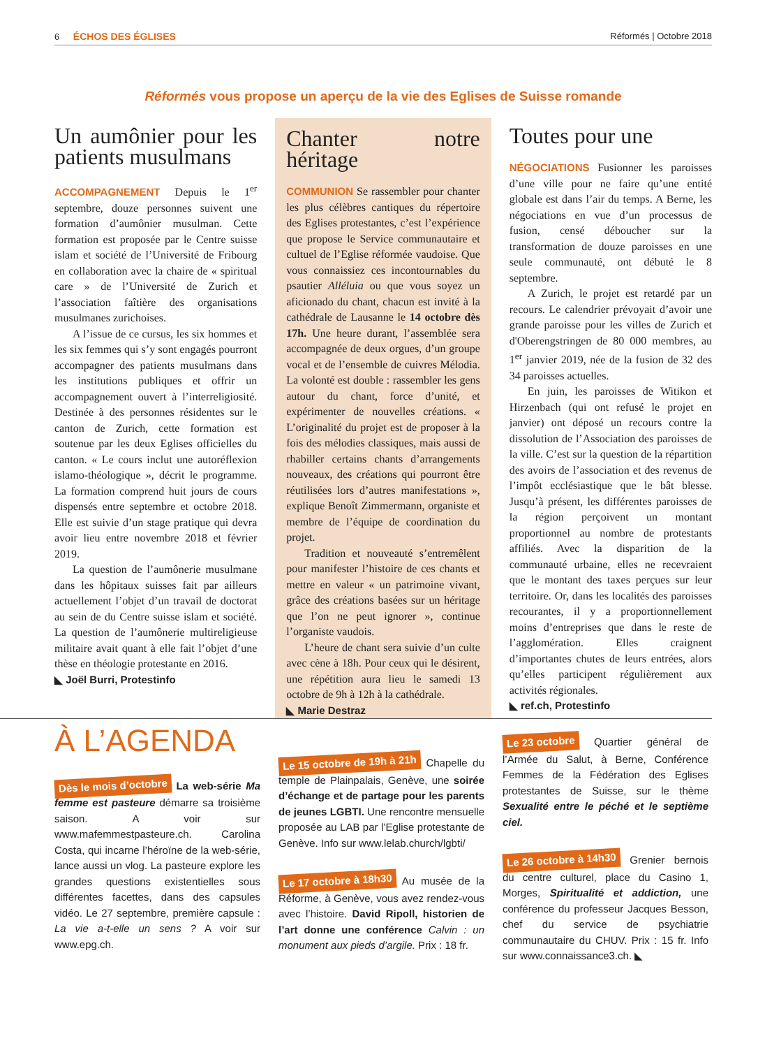6 ÉCHOS DES ÉGLISES Réformés | Octobre 2018
Réformés vous propose un aperçu de la vie des Eglises de Suisse romande
Un aumônier pour les patients musulmans
ACCOMPAGNEMENT Depuis le 1<sup>er</sup> septembre, douze personnes suivent une formation d’aumônier musulman. Cette formation est proposée par le Centre suisse islam et société de l’Université de Fribourg en collaboration avec la chaire de « spiritual care » de l’Université de Zurich et l’association faîtière des organisations musulmanes zurichoises.
A l’issue de ce cursus, les six hommes et les six femmes qui s’y sont engagés pourront accompagner des patients musulmans dans les institutions publiques et offrir un accompagnement ouvert à l’interreligiosité. Destinée à des personnes résidentes sur le canton de Zurich, cette formation est soutenue par les deux Eglises officielles du canton. « Le cours inclut une autoréflexion islamo-théologique », décrit le programme. La formation comprend huit jours de cours dispensés entre septembre et octobre 2018. Elle est suivie d’un stage pratique qui devra avoir lieu entre novembre 2018 et février 2019.
La question de l’aumônerie musulmane dans les hôpitaux suisses fait par ailleurs actuellement l’objet d’un travail de doctorat au sein de du Centre suisse islam et société. La question de l’aumônerie multireligieuse militaire avait quant à elle fait l’objet d’une thèse en théologie protestante en 2016.
◣ Joël Burri, Protestinfo
Chanter notre héritage
COMMUNION Se rassembler pour chanter les plus célèbres cantiques du répertoire des Eglises protestantes, c’est l’expérience que propose le Service communautaire et cultuel de l’Eglise réformée vaudoise. Que vous connaissiez ces incontournables du psautier Alléluia ou que vous soyez un aficionado du chant, chacun est invité à la cathédrale de Lausanne le 14 octobre dès 17h. Une heure durant, l’assemblée sera accompagnée de deux orgues, d’un groupe vocal et de l’ensemble de cuivres Mélodia. La volonté est double : rassembler les gens autour du chant, force d’unité, et expérimenter de nouvelles créations. « L’originalité du projet est de proposer à la fois des mélodies classiques, mais aussi de rhabiller certains chants d’arrangements nouveaux, des créations qui pourront être réutilisées lors d’autres manifestations », explique Benoît Zimmermann, organiste et membre de l’équipe de coordination du projet.
Tradition et nouveauté s’entremêlent pour manifester l’histoire de ces chants et mettre en valeur « un patrimoine vivant, grâce des créations basées sur un héritage que l’on ne peut ignorer », continue l’organiste vaudois.
L’heure de chant sera suivie d’un culte avec cène à 18h. Pour ceux qui le désirent, une répétition aura lieu le samedi 13 octobre de 9h à 12h à la cathédrale.
◣ Marie Destraz
Toutes pour une
NÉGOCIATIONS Fusionner les paroisses d’une ville pour ne faire qu’une entité globale est dans l’air du temps. A Berne, les négociations en vue d’un processus de fusion, censé déboucher sur la transformation de douze paroisses en une seule communauté, ont débuté le 8 septembre.
A Zurich, le projet est retardé par un recours. Le calendrier prévoyait d’avoir une grande paroisse pour les villes de Zurich et d'Oberengstringen de 80 000 membres, au 1<sup>er</sup> janvier 2019, née de la fusion de 32 des 34 paroisses actuelles.
En juin, les paroisses de Witikon et Hirzenbach (qui ont refusé le projet en janvier) ont déposé un recours contre la dissolution de l’Association des paroisses de la ville. C’est sur la question de la répartition des avoirs de l’association et des revenus de l’impôt ecclésiastique que le bât blesse. Jusqu’à présent, les différentes paroisses de la région perçoivent un montant proportionnel au nombre de protestants affiliés. Avec la disparition de la communauté urbaine, elles ne recevraient que le montant des taxes perçues sur leur territoire. Or, dans les localités des paroisses recourantes, il y a proportionnellement moins d’entreprises que dans le reste de l’agglomération. Elles craignent d’importantes chutes de leurs entrées, alors qu’elles participent régulièrement aux activités régionales.
◣ ref.ch, Protestinfo
À L’AGENDA
Dès le mois d’octobre La web-série Ma femme est pasteure démarre sa troisième saison. A voir sur www.mafemmestpasteure.ch. Carolina Costa, qui incarne l’héroïne de la web-série, lance aussi un vlog. La pasteure explore les grandes questions existentielles sous différentes facettes, dans des capsules vidéo. Le 27 septembre, première capsule : La vie a-t-elle un sens ? A voir sur www.epg.ch.
Le 15 octobre de 19h à 21h Chapelle du temple de Plainpalais, Genève, une soirée d’échange et de partage pour les parents de jeunes LGBTI. Une rencontre mensuelle proposée au LAB par l’Eglise protestante de Genève. Info sur www.lelab.church/lgbti/
Le 17 octobre à 18h30 Au musée de la Réforme, à Genève, vous avez rendez-vous avec l’histoire. David Ripoll, historien de l’art donne une conférence Calvin : un monument aux pieds d’argile. Prix : 18 fr.
Le 23 octobre Quartier général de l’Armée du Salut, à Berne, Conférence Femmes de la Fédération des Eglises protestantes de Suisse, sur le thème Sexualité entre le péché et le septième ciel.
Le 26 octobre à 14h30 Grenier bernois du centre culturel, place du Casino 1, Morges, Spiritualité et addiction, une conférence du professeur Jacques Besson, chef du service de psychiatrie communautaire du CHUV. Prix : 15 fr. Info sur www.connaissance3.ch. ◣